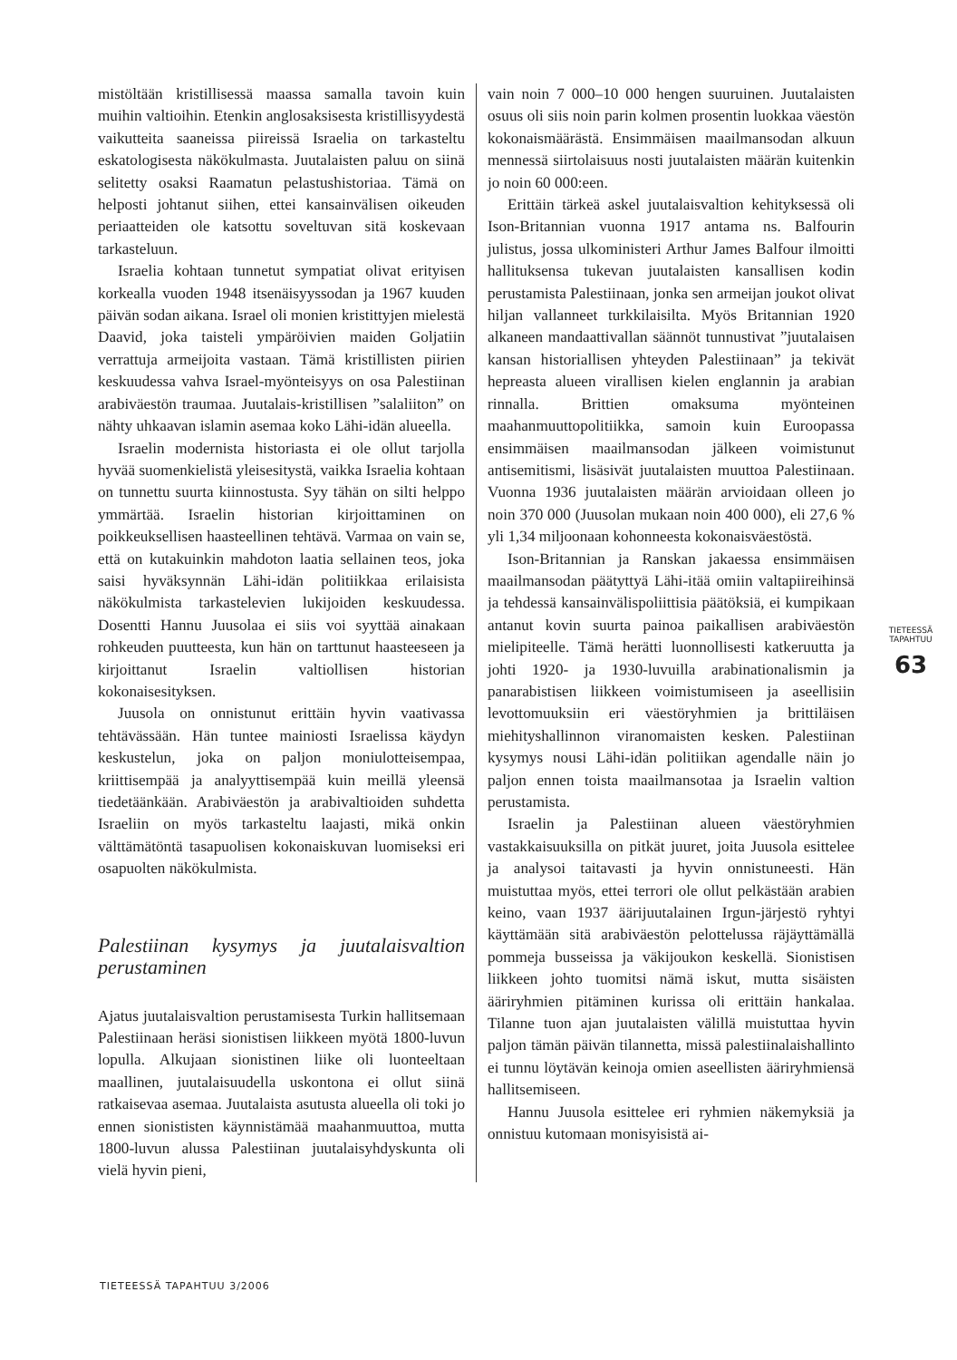mistöltään kristillisessä maassa samalla tavoin kuin muihin valtioihin. Etenkin anglosaksisesta kristillisyydestä vaikutteita saaneissa piireissä Israelia on tarkasteltu eskatologisesta näkökulmasta. Juutalaisten paluu on siinä selitetty osaksi Raamatun pelastushistoriaa. Tämä on helposti johtanut siihen, ettei kansainvälisen oikeuden periaatteiden ole katsottu soveltuvan sitä koskevaan tarkasteluun.
Israelia kohtaan tunnetut sympatiat olivat erityisen korkealla vuoden 1948 itsenäisyyssodan ja 1967 kuuden päivän sodan aikana. Israel oli monien kristittyjen mielestä Daavid, joka taisteli ympäröivien maiden Goljatiin verrattuja armeijoita vastaan. Tämä kristillisten piirien keskuudessa vahva Israel-myönteisyys on osa Palestiinan arabiväestön traumaa. Juutalais-kristillisen ”salaliiton” on nähty uhkaavan islamin asemaa koko Lähi-idän alueella.
Israelin modernista historiasta ei ole ollut tarjolla hyvää suomenkielistä yleisesitystä, vaikka Israelia kohtaan on tunnettu suurta kiinnostusta. Syy tähän on silti helppo ymmärtää. Israelin historian kirjoittaminen on poikkeuksellisen haasteellinen tehtävä. Varmaa on vain se, että on kutakuinkin mahdoton laatia sellainen teos, joka saisi hyväksynnän Lähi-idän politiikkaa erilaisista näkökulmista tarkastelevien lukijoiden keskuudessa. Dosentti Hannu Juusolaa ei siis voi syyttää ainakaan rohkeuden puutteesta, kun hän on tarttunut haasteeseen ja kirjoittanut Israelin valtiollisen historian kokonaisesityksen.
Juusola on onnistunut erittäin hyvin vaativassa tehtävässään. Hän tuntee mainiosti Israelissa käydyn keskustelun, joka on paljon moniulotteisempaa, kriittisempää ja analyyttisempää kuin meillä yleensä tiedetäänkään. Arabiväestön ja arabivaltioiden suhdetta Israeliin on myös tarkasteltu laajasti, mikä onkin välttämätöntä tasapuolisen kokonaiskuvan luomiseksi eri osapuolten näkökulmista.
Palestiinan kysymys ja juutalaisvaltion perustaminen
Ajatus juutalaisvaltion perustamisesta Turkin hallitsemaan Palestiinaan heräsi sionistisen liikkeen myötä 1800-luvun lopulla. Alkujaan sionistinen liike oli luonteeltaan maallinen, juutalaisuudella uskontona ei ollut siinä ratkaisevaa asemaa. Juutalaista asutusta alueella oli toki jo ennen sionististen käynnistämää maahanmuuttoa, mutta 1800-luvun alussa Palestiinan juutalaisyhdyskunta oli vielä hyvin pieni,
vain noin 7 000–10 000 hengen suuruinen. Juutalaisten osuus oli siis noin parin kolmen prosentin luokkaa väestön kokonaismäärästä. Ensimmäisen maailmansodan alkuun mennessä siirtolaisuus nosti juutalaisten määrän kuitenkin jo noin 60 000:een.
Erittäin tärkeä askel juutalaisvaltion kehityksessä oli Ison-Britannian vuonna 1917 antama ns. Balfourin julistus, jossa ulkoministeri Arthur James Balfour ilmoitti hallituksensa tukevan juutalaisten kansallisen kodin perustamista Palestiinaan, jonka sen armeijan joukot olivat hiljan vallanneet turkkilaisilta. Myös Britannian 1920 alkaneen mandaattivallan säännöt tunnustivat ”juutalaisen kansan historiallisen yhteyden Palestiinaan” ja tekivät hepreasta alueen virallisen kielen englannin ja arabian rinnalla. Brittien omaksuma myönteinen maahanmuuttopolitiikka, samoin kuin Euroopassa ensimmäisen maailmansodan jälkeen voimistunut antisemitismi, lisäsivät juutalaisten muuttoa Palestiinaan. Vuonna 1936 juutalaisten määrän arvioidaan olleen jo noin 370 000 (Juusolan mukaan noin 400 000), eli 27,6 % yli 1,34 miljoonaan kohonneesta kokonaisväestöstä.
Ison-Britannian ja Ranskan jakaessa ensimmäisen maailmansodan päätyttyä Lähi-itää omiin valtapiireihinsä ja tehdessä kansainvälispoliittisia päätöksiä, ei kumpikaan antanut kovin suurta painoa paikallisen arabiväestön mielipiteelle. Tämä herätti luonnollisesti katkeruutta ja johti 1920- ja 1930-luvuilla arabinationalismin ja panarabistisen liikkeen voimistumiseen ja aseellisiin levottomuuksiin eri väestöryhmien ja brittiläisen miehityshallinnon viranomaisten kesken. Palestiinan kysymys nousi Lähi-idän politiikan agendalle näin jo paljon ennen toista maailmansotaa ja Israelin valtion perustamista.
Israelin ja Palestiinan alueen väestöryhmien vastakkaisuuksilla on pitkät juuret, joita Juusola esittelee ja analysoi taitavasti ja hyvin onnistuneesti. Hän muistuttaa myös, ettei terrori ole ollut pelkästään arabien keino, vaan 1937 äärijuutalainen Irgun-järjestö ryhtyi käyttämään sitä arabiväestön pelottelussa räjäyttämällä pommeja busseissa ja väkijoukon keskellä. Sionistisen liikkeen johto tuomitsi nämä iskut, mutta sisäisten ääriryhmien pitäminen kurissa oli erittäin hankalaa. Tilanne tuon ajan juutalaisten välillä muistuttaa hyvin paljon tämän päivän tilannetta, missä palestiinalaishallinto ei tunnu löytävän keinoja omien aseellisten ääriryhmiensä hallitsemiseen.
Hannu Juusola esittelee eri ryhmien näkemyksiä ja onnistuu kutomaan monisyisistä ai-
TIETEESSÄ TAPAHTUU
63
TIETEESSÄ TAPAHTUU 3/2006